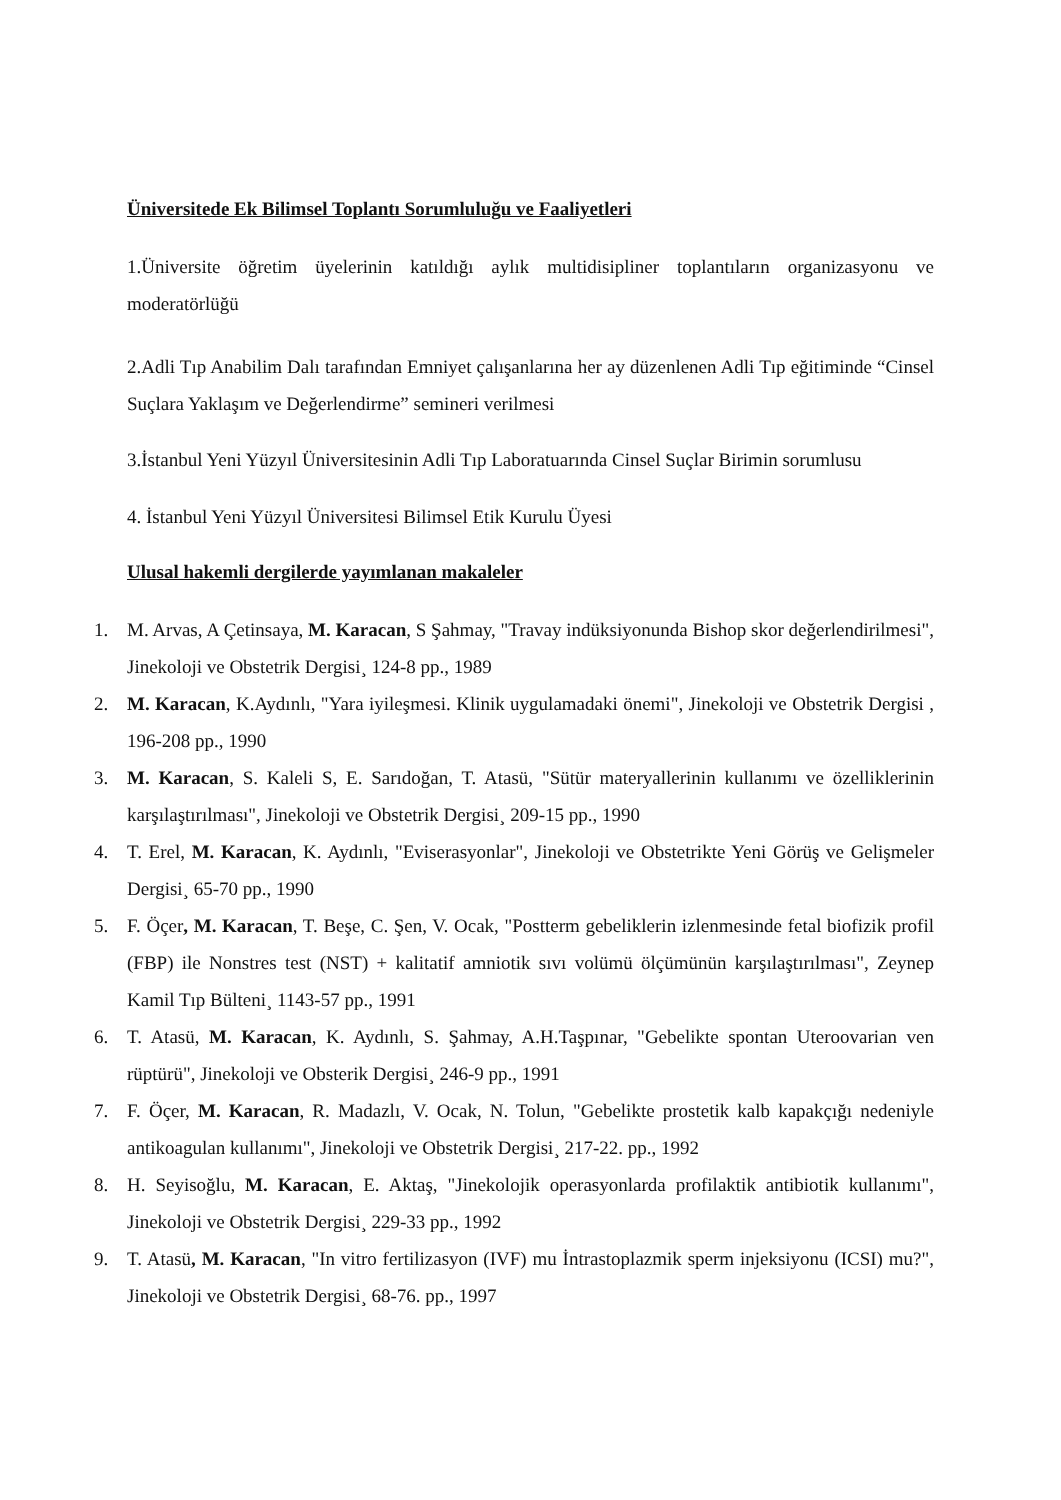Üniversitede Ek Bilimsel Toplantı Sorumluluğu ve Faaliyetleri
1.Üniversite öğretim üyelerinin katıldığı aylık multidisipliner toplantıların organizasyonu ve moderatörlüğü
2.Adli Tıp Anabilim Dalı tarafından Emniyet çalışanlarına her ay düzenlenen Adli Tıp eğitiminde “Cinsel Suçlara Yaklaşım ve Değerlendirme” semineri verilmesi
3.İstanbul Yeni Yüzyıl Üniversitesinin Adli Tıp Laboratuarında Cinsel Suçlar Birimin sorumlusu
4. İstanbul Yeni Yüzyıl Üniversitesi Bilimsel Etik Kurulu Üyesi
Ulusal hakemli dergilerde yayımlanan makaleler
1. M. Arvas, A Çetinsaya, M. Karacan, S Şahmay, "Travay indüksiyonunda Bishop skor değerlendirilmesi", Jinekoloji ve Obstetrik Dergisi¸ 124-8 pp., 1989
2. M. Karacan, K.Aydınlı, "Yara iyileşmesi. Klinik uygulamadaki önemi", Jinekoloji ve Obstetrik Dergisi , 196-208 pp., 1990
3. M. Karacan, S. Kaleli S, E. Sarıdoğan, T. Atasü, "Sütür materyallerinin kullanımı ve özelliklerinin karşılaştırılması", Jinekoloji ve Obstetrik Dergisi¸ 209-15 pp., 1990
4. T. Erel, M. Karacan, K. Aydınlı, "Eviserasyonlar", Jinekoloji ve Obstetrikte Yeni Görüş ve Gelişmeler Dergisi¸ 65-70 pp., 1990
5. F. Öçer, M. Karacan, T. Beşe, C. Şen, V. Ocak, "Postterm gebeliklerin izlenmesinde fetal biofizik profil (FBP) ile Nonstres test (NST) + kalitatif amniotik sıvı volümü ölçümünün karşılaştırılması", Zeynep Kamil Tıp Bülteni¸ 1143-57 pp., 1991
6. T. Atasü, M. Karacan, K. Aydınlı, S. Şahmay, A.H.Taşpınar, "Gebelikte spontan Uteroovarian ven rüptürü", Jinekoloji ve Obsterik Dergisi¸ 246-9 pp., 1991
7. F. Öçer, M. Karacan, R. Madazlı, V. Ocak, N. Tolun, "Gebelikte prostetik kalb kapakçığı nedeniyle antikoagulan kullanımı", Jinekoloji ve Obstetrik Dergisi¸ 217-22. pp., 1992
8. H. Seyisoğlu, M. Karacan, E. Aktaş, "Jinekolojik operasyonlarda profilaktik antibiotik kullanımı", Jinekoloji ve Obstetrik Dergisi¸ 229-33 pp., 1992
9. T. Atasü, M. Karacan, "In vitro fertilizasyon (IVF) mu İntrastoplazmik sperm injeksiyonu (ICSI) mu?", Jinekoloji ve Obstetrik Dergisi¸ 68-76. pp., 1997